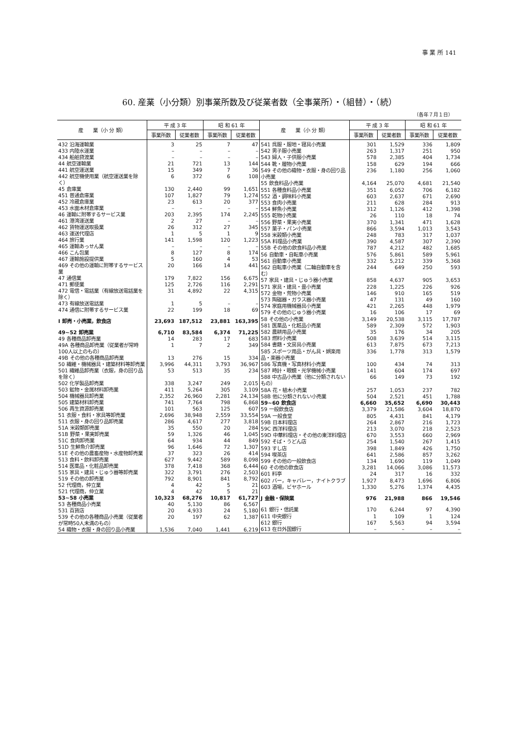事 業 所 141
60. 産業（小分類）別事業所数及び従業者数（全事業所）・（組替）・（続）
（各年７月１日）
| 産 業（小 分 類） | 平 成 3 年 | | 昭 和 61 年 | |
| --- | --- | --- | --- | --- |
| | 事業所数 | 従業者数 | 事業所数 | 従業者数 |
| 432 沿海運輸業 | 3 | 25 | 7 | 47 |
| 433 内陸水運業 | – | – | – | – |
| 434 船舶貸渡業 | – | – | – | – |
| 44 航空運輸業 | 21 | 721 | 13 | 144 |
| 441 航空運送業 | 15 | 349 | 7 | 36 |
| 442 航空機使用業（航空運送業を除く） | 6 | 372 | 6 | 108 |
| 45 倉庫業 | 130 | 2,440 | 99 | 1,651 |
| 451 普通倉庫業 | 107 | 1,827 | 79 | 1,274 |
| 452 冷蔵倉庫業 | 23 | 613 | 20 | 377 |
| 453 水面木材倉庫業 | – | – | – | – |
| 46 運輸に附帯するサービス業 | 203 | 2,395 | 174 | 2,245 |
| 461 港湾運送業 | 2 | 27 | – | – |
| 462 貨物運送取扱業 | 26 | 312 | 27 | 345 |
| 463 運送代理店 | 1 | 5 | 1 | 9 |
| 464 旅行業 | 141 | 1,598 | 120 | 1,223 |
| 465 運輸あっせん業 | – | – | – | – |
| 466 こん包業 | 8 | 127 | 8 | 174 |
| 467 運輸施設提供業 | 5 | 160 | 4 | 53 |
| 469 その他の運輸に附帯するサービス業 | 20 | 166 | 14 | 441 |
| 47 通信業 | 179 | 7,822 | 156 | 6,675 |
| 471 郵便業 | 125 | 2,726 | 116 | 2,291 |
| 472 電信・電話業（有線放送電話業を除く） | 31 | 4,892 | 22 | 4,315 |
| 473 有線放送電話業 | 1 | 5 | – | – |
| 474 通信に附帯するサービス業 | 22 | 199 | 18 | 69 |
| I 卸売・小売業，飲食店 | 23,693 | 187,512 | 23,881 | 163,395 |
| 49~52 卸売業 | 6,710 | 83,584 | 6,374 | 71,225 |
| 49 各種商品卸売業 | 14 | 283 | 17 | 683 |
| 49A 各種商品卸売業（従業者が常時100人以上のもの） | 1 | 7 | 2 | 349 |
| 49B その他の各種商品卸売業 | 13 | 276 | 15 | 334 |
| 50 繊維・機械器具・建築材料等卸売業 | 3,996 | 44,311 | 3,793 | 36,967 |
| 501 繊維品卸売業（衣服，身の回り品を除く） | 53 | 513 | 35 | 234 |
| 502 化学製品卸売業 | 338 | 3,247 | 249 | 2,015 |
| 503 鉱物・金属材料卸売業 | 411 | 5,264 | 305 | 3,109 |
| 504 機械器具卸売業 | 2,352 | 26,960 | 2,281 | 24,134 |
| 505 建築材料卸売業 | 741 | 7,764 | 798 | 6,868 |
| 506 再生資源卸売業 | 101 | 563 | 125 | 607 |
| 51 衣服・食料・家具等卸売業 | 2,696 | 38,948 | 2,559 | 33,554 |
| 511 衣服・身の回り品卸売業 | 286 | 4,617 | 277 | 3,818 |
| 51A 米穀類卸売業 | 35 | 550 | 20 | 284 |
| 51B 野菜・果実卸売業 | 59 | 1,326 | 46 | 1,045 |
| 51C 食肉卸売業 | 64 | 934 | 44 | 849 |
| 51D 生鮮魚介卸売業 | 96 | 1,646 | 72 | 1,307 |
| 51E その他の農畜産物・水産物卸売業 | 37 | 323 | 26 | 414 |
| 513 食料・飲料卸売業 | 627 | 9,442 | 589 | 8,098 |
| 514 医薬品・化粧品卸売業 | 378 | 7,418 | 368 | 6,444 |
| 515 家具・建具・じゅう器等卸売業 | 322 | 3,791 | 276 | 2,503 |
| 519 その他の卸売業 | 792 | 8,901 | 841 | 8,792 |
| 52 代理商，仲立業 | 4 | 42 | 5 | 21 |
| 521 代理商，仲立業 | 4 | 42 | 5 | 21 |
| 53~58 小売業 | 10,323 | 68,276 | 10,817 | 61,727 |
| 53 各種商品小売業 | 40 | 5,130 | 86 | 6,567 |
| 531 百貨店 | 20 | 4,933 | 24 | 5,180 |
| 539 その他の各種商品小売業（従業者が常時50人未満のもの） | 20 | 197 | 62 | 1,387 |
| 54 織物・衣服・身の回り品小売業 | 1,536 | 7,040 | 1,441 | 6,219 |
| 産 業（小 分 類） | 平 成 3 年 | | 昭 和 61 年 | |
| --- | --- | --- | --- | --- |
| | 事業所数 | 従業者数 | 事業所数 | 従業者数 |
| 541 呉服・服地・寝具小売業 | 301 | 1,529 | 336 | 1,809 |
| 542 男子服小売業 | 263 | 1,317 | 251 | 950 |
| 543 婦人・子供服小売業 | 578 | 2,385 | 404 | 1,734 |
| 544 靴・履物小売業 | 158 | 629 | 194 | 666 |
| 549 その他の織物・衣服・身の回り品小売業 | 236 | 1,180 | 256 | 1,060 |
| 55 飲食料品小売業 | 4,164 | 25,070 | 4,681 | 21,540 |
| 551 各種食料品小売業 | 351 | 6,052 | 706 | 6,182 |
| 552 酒・調味料小売業 | 603 | 2,637 | 671 | 2,690 |
| 553 食肉小売業 | 211 | 628 | 284 | 913 |
| 554 鮮魚小売業 | 312 | 1,126 | 412 | 1,398 |
| 555 乾物小売業 | 26 | 110 | 18 | 74 |
| 556 野菜・果実小売業 | 370 | 1,341 | 471 | 1,628 |
| 557 菓子・パン小売業 | 866 | 3,594 | 1,013 | 3,543 |
| 558 米穀類小売業 | 248 | 783 | 317 | 1,037 |
| 55A 料理品小売業 | 390 | 4,587 | 307 | 2,390 |
| 55B その他の飲食料品小売業 | 787 | 4,212 | 482 | 1,685 |
| 56 自動車・自転車小売業 | 576 | 5,861 | 589 | 5,961 |
| 561 自動車小売業 | 332 | 5,212 | 339 | 5,368 |
| 562 自転車小売業（二輪自動車を含む） | 244 | 649 | 250 | 593 |
| 57 家具・建具・じゅう器小売業 | 858 | 4,637 | 905 | 3,653 |
| 571 家具・建具・畳小売業 | 228 | 1,225 | 226 | 926 |
| 572 金物・荒物小売業 | 146 | 910 | 165 | 519 |
| 573 陶磁器・ガラス器小売業 | 47 | 131 | 49 | 160 |
| 574 家庭用機械器具小売業 | 421 | 2,265 | 448 | 1,979 |
| 579 その他のじゅう器小売業 | 16 | 106 | 17 | 69 |
| 58 その他の小売業 | 3,149 | 20,538 | 3,115 | 17,787 |
| 581 医薬品・化粧品小売業 | 589 | 2,309 | 572 | 1,903 |
| 582 農耕用品小売業 | 35 | 176 | 34 | 205 |
| 583 燃料小売業 | 508 | 3,639 | 514 | 3,115 |
| 584 書籍・文房具小売業 | 613 | 7,875 | 673 | 7,213 |
| 585 スポーツ用品・がん具・娯楽用品・楽器小売業 | 336 | 1,778 | 313 | 1,579 |
| 586 写真機・写真材料小売業 | 100 | 434 | 74 | 313 |
| 587 時計・眼鏡・光学機械小売業 | 141 | 604 | 174 | 697 |
| 588 中古品小売業（他に分類されないもの） | 66 | 149 | 73 | 192 |
| 58A 花・植木小売業 | 257 | 1,053 | 237 | 782 |
| 58B 他に分類されない小売業 | 504 | 2,521 | 451 | 1,788 |
| 59~60 飲食店 | 6,660 | 35,652 | 6,690 | 30,443 |
| 59 一般飲食店 | 3,379 | 21,586 | 3,604 | 18,870 |
| 59A 一般食堂 | 805 | 4,431 | 841 | 4,179 |
| 59B 日本料理店 | 264 | 2,867 | 216 | 1,723 |
| 59C 西洋料理店 | 213 | 3,070 | 218 | 2,523 |
| 59D 中華料理店・その他の東洋料理店 | 670 | 3,553 | 660 | 2,969 |
| 592 そば・うどん店 | 254 | 1,540 | 267 | 1,415 |
| 593 すし店 | 398 | 1,849 | 426 | 1,750 |
| 594 喫茶店 | 641 | 2,586 | 857 | 3,262 |
| 599 その他の一般飲食店 | 134 | 1,690 | 119 | 1,049 |
| 60 その他の飲食店 | 3,281 | 14,066 | 3,086 | 11,573 |
| 601 料亭 | 24 | 317 | 16 | 332 |
| 602 バー，キャバレー，ナイトクラブ | 1,927 | 8,473 | 1,696 | 6,806 |
| 603 酒場，ビヤホール | 1,330 | 5,276 | 1,374 | 4,435 |
| J 金融・保険業 | 976 | 21,988 | 866 | 19,546 |
| 61 銀行・信託業 | 170 | 6,244 | 97 | 4,390 |
| 611 中央銀行 | 1 | 109 | 1 | 124 |
| 612 銀行 | 167 | 5,563 | 94 | 3,594 |
| 613 在日外国銀行 | – | – | – | – |